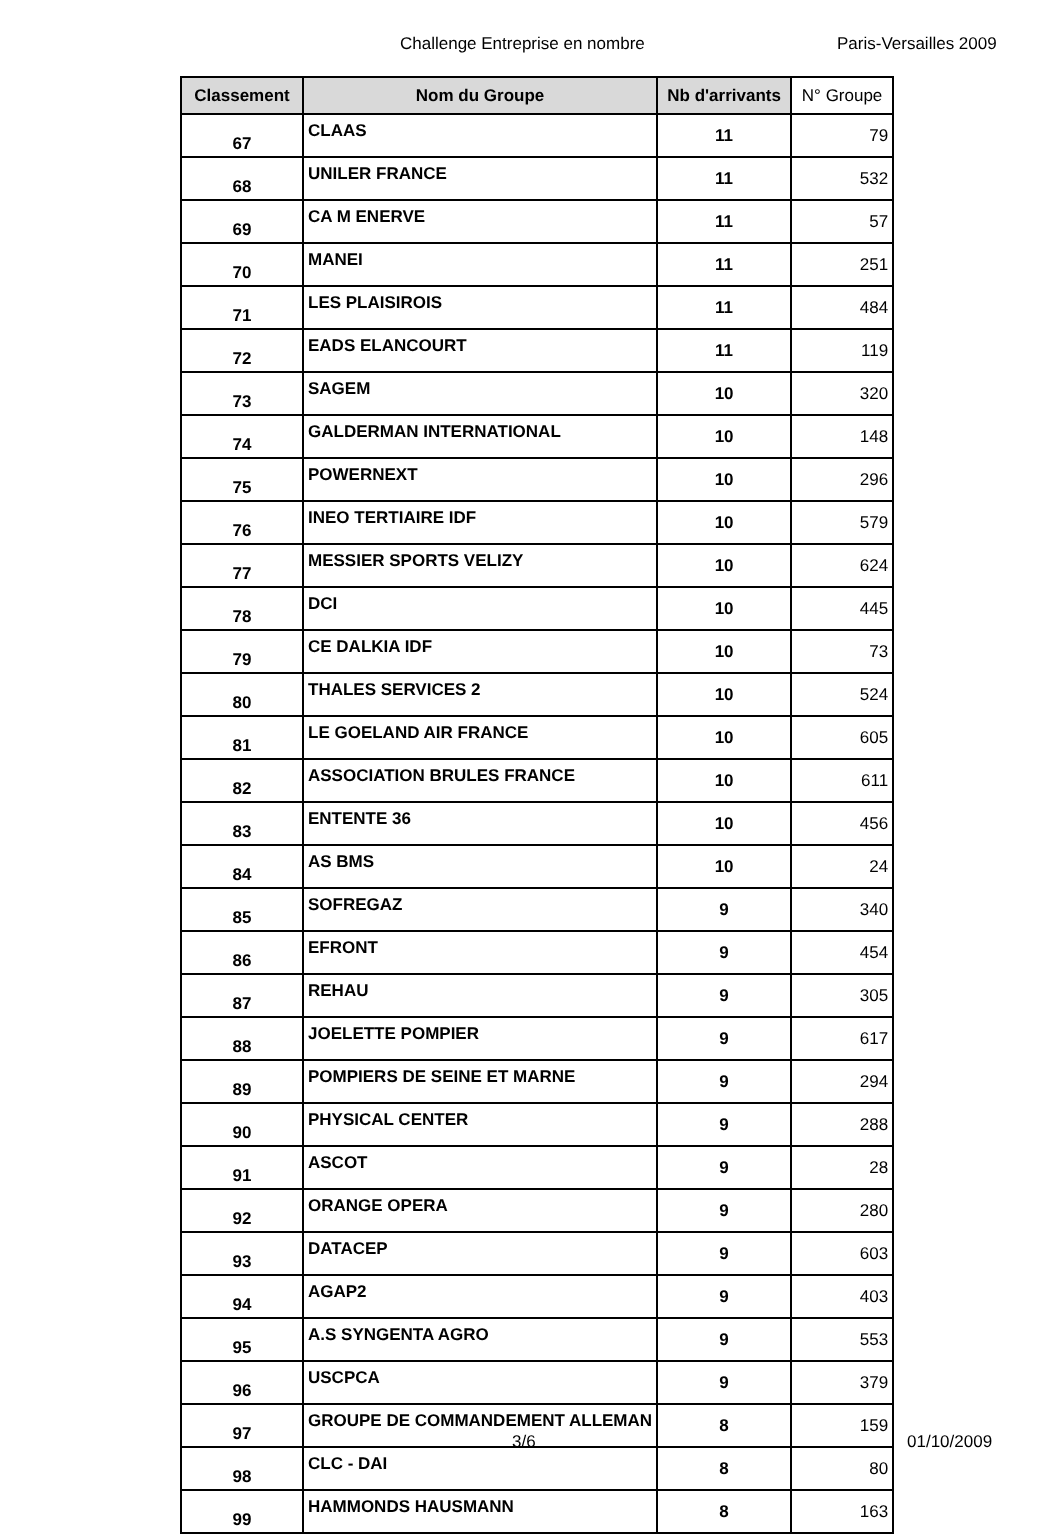Challenge Entreprise en nombre Paris-Versailles 2009
| Classement | Nom du Groupe | Nb d'arrivants | N° Groupe |
| --- | --- | --- | --- |
| 67 | CLAAS | 11 | 79 |
| 68 | UNILER FRANCE | 11 | 532 |
| 69 | CA M ENERVE | 11 | 57 |
| 70 | MANEI | 11 | 251 |
| 71 | LES PLAISIROIS | 11 | 484 |
| 72 | EADS ELANCOURT | 11 | 119 |
| 73 | SAGEM | 10 | 320 |
| 74 | GALDERMAN INTERNATIONAL | 10 | 148 |
| 75 | POWERNEXT | 10 | 296 |
| 76 | INEO TERTIAIRE IDF | 10 | 579 |
| 77 | MESSIER SPORTS VELIZY | 10 | 624 |
| 78 | DCI | 10 | 445 |
| 79 | CE DALKIA IDF | 10 | 73 |
| 80 | THALES SERVICES 2 | 10 | 524 |
| 81 | LE GOELAND AIR FRANCE | 10 | 605 |
| 82 | ASSOCIATION BRULES FRANCE | 10 | 611 |
| 83 | ENTENTE 36 | 10 | 456 |
| 84 | AS BMS | 10 | 24 |
| 85 | SOFREGAZ | 9 | 340 |
| 86 | EFRONT | 9 | 454 |
| 87 | REHAU | 9 | 305 |
| 88 | JOELETTE POMPIER | 9 | 617 |
| 89 | POMPIERS DE SEINE ET MARNE | 9 | 294 |
| 90 | PHYSICAL CENTER | 9 | 288 |
| 91 | ASCOT | 9 | 28 |
| 92 | ORANGE OPERA | 9 | 280 |
| 93 | DATACEP | 9 | 603 |
| 94 | AGAP2 | 9 | 403 |
| 95 | A.S SYNGENTA AGRO | 9 | 553 |
| 96 | USCPCA | 9 | 379 |
| 97 | GROUPE DE COMMANDEMENT ALLEMAN | 8 | 159 |
| 98 | CLC - DAI | 8 | 80 |
| 99 | HAMMONDS HAUSMANN | 8 | 163 |
3/6 01/10/2009